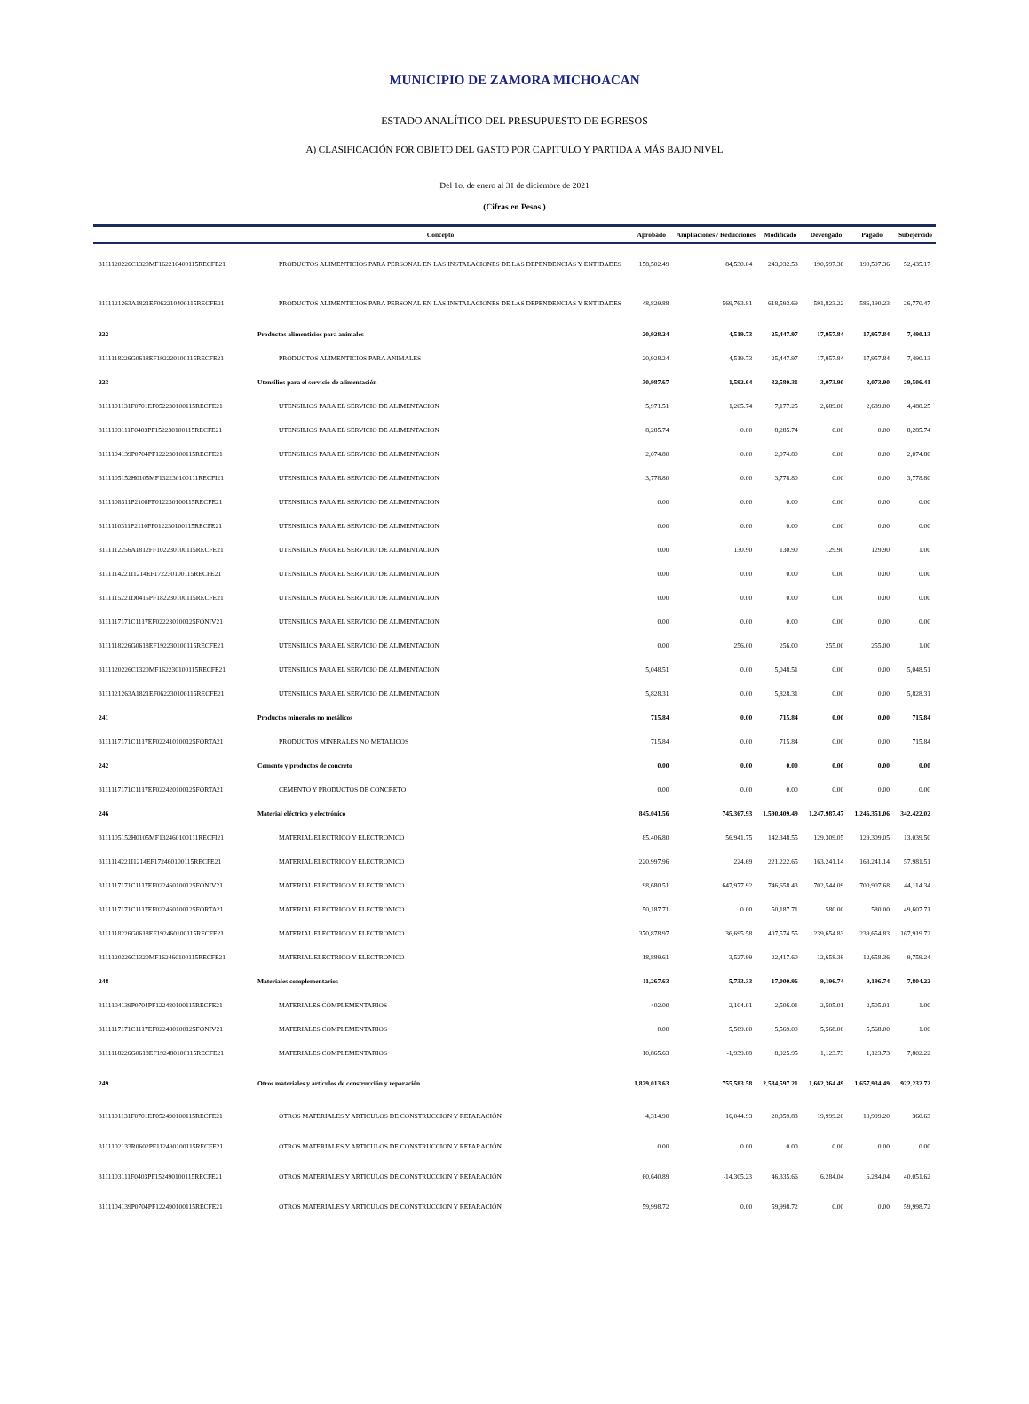MUNICIPIO DE ZAMORA MICHOACAN
ESTADO ANALÍTICO DEL PRESUPUESTO DE EGRESOS
A) CLASIFICACIÓN POR OBJETO DEL GASTO POR CAPITULO Y PARTIDA A MÁS BAJO NIVEL
Del 1o. de enero al 31 de diciembre de 2021
(Cifras en Pesos )
| | Concepto | Aprobado | Ampliaciones / Reducciones | Modificado | Devengado | Pagado | Subejercido |
| --- | --- | --- | --- | --- | --- | --- | --- |
| 3111120226C1320MF162210400115RECFE21 | PRODUCTOS ALIMENTICIOS PARA PERSONAL EN LAS INSTALACIONES DE LAS DEPENDENCIAS Y ENTIDADES | 158,502.49 | 84,530.04 | 243,032.53 | 190,597.36 | 190,597.36 | 52,435.17 |
| 3111121263A1821EF062210400115RECFE21 | PRODUCTOS ALIMENTICIOS PARA PERSONAL EN LAS INSTALACIONES DE LAS DEPENDENCIAS Y ENTIDADES | 48,829.88 | 569,763.81 | 618,593.69 | 591,823.22 | 586,190.23 | 26,770.47 |
| 222 | Productos alimenticios para animales | 20,928.24 | 4,519.73 | 25,447.97 | 17,957.84 | 17,957.84 | 7,490.13 |
| 3111118226G0618EF192220100115RECFE21 | PRODUCTOS ALIMENTICIOS PARA ANIMALES | 20,928.24 | 4,519.73 | 25,447.97 | 17,957.84 | 17,957.84 | 7,490.13 |
| 223 | Utensilios para el servicio de alimentación | 30,987.67 | 1,592.64 | 32,580.31 | 3,073.90 | 3,073.90 | 29,506.41 |
| 3111101131F0701EF052230100115RECFE21 | UTENSILIOS PARA EL SERVICIO DE ALIMENTACION | 5,971.51 | 1,205.74 | 7,177.25 | 2,689.00 | 2,689.00 | 4,488.25 |
| 3111103111F0403PF152230100115RECFE21 | UTENSILIOS PARA EL SERVICIO DE ALIMENTACION | 8,285.74 | 0.00 | 8,285.74 | 0.00 | 0.00 | 8,285.74 |
| 3111104139P0704PF122230100115RECFE21 | UTENSILIOS PARA EL SERVICIO DE ALIMENTACION | 2,074.80 | 0.00 | 2,074.80 | 0.00 | 0.00 | 2,074.80 |
| 3111105152H0105MF132230100111RECFI21 | UTENSILIOS PARA EL SERVICIO DE ALIMENTACION | 3,778.80 | 0.00 | 3,778.80 | 0.00 | 0.00 | 3,778.80 |
| 3111108311P2108FF012230100115RECFE21 | UTENSILIOS PARA EL SERVICIO DE ALIMENTACION | 0.00 | 0.00 | 0.00 | 0.00 | 0.00 | 0.00 |
| 3111110311P2110FF012230100115RECFE21 | UTENSILIOS PARA EL SERVICIO DE ALIMENTACION | 0.00 | 0.00 | 0.00 | 0.00 | 0.00 | 0.00 |
| 3111112256A1812FF102230100115RECFE21 | UTENSILIOS PARA EL SERVICIO DE ALIMENTACION | 0.00 | 130.90 | 130.90 | 129.90 | 129.90 | 1.00 |
| 3111114221I1214EF172230100115RECFE21 | UTENSILIOS PARA EL SERVICIO DE ALIMENTACION | 0.00 | 0.00 | 0.00 | 0.00 | 0.00 | 0.00 |
| 3111115221D0415PF182230100115RECFE21 | UTENSILIOS PARA EL SERVICIO DE ALIMENTACION | 0.00 | 0.00 | 0.00 | 0.00 | 0.00 | 0.00 |
| 3111117171C1117EF022230100125FONIV21 | UTENSILIOS PARA EL SERVICIO DE ALIMENTACION | 0.00 | 0.00 | 0.00 | 0.00 | 0.00 | 0.00 |
| 3111118226G0618EF192230100115RECFE21 | UTENSILIOS PARA EL SERVICIO DE ALIMENTACION | 0.00 | 256.00 | 256.00 | 255.00 | 255.00 | 1.00 |
| 3111120226C1320MF162230100115RECFE21 | UTENSILIOS PARA EL SERVICIO DE ALIMENTACION | 5,048.51 | 0.00 | 5,048.51 | 0.00 | 0.00 | 5,048.51 |
| 3111121263A1821EF062230100115RECFE21 | UTENSILIOS PARA EL SERVICIO DE ALIMENTACION | 5,828.31 | 0.00 | 5,828.31 | 0.00 | 0.00 | 5,828.31 |
| 241 | Productos minerales no metálicos | 715.84 | 0.00 | 715.84 | 0.00 | 0.00 | 715.84 |
| 3111117171C1117EF022410100125FORTA21 | PRODUCTOS MINERALES NO METALICOS | 715.84 | 0.00 | 715.84 | 0.00 | 0.00 | 715.84 |
| 242 | Cemento y productos de concreto | 0.00 | 0.00 | 0.00 | 0.00 | 0.00 | 0.00 |
| 3111117171C1117EF022420100125FORTA21 | CEMENTO Y PRODUCTOS DE CONCRETO | 0.00 | 0.00 | 0.00 | 0.00 | 0.00 | 0.00 |
| 246 | Material eléctrico y electrónico | 845,041.56 | 745,367.93 | 1,590,409.49 | 1,247,987.47 | 1,246,351.06 | 342,422.02 |
| 3111105152H0105MF132460100111RECFI21 | MATERIAL ELECTRICO Y ELECTRONICO | 85,406.80 | 56,941.75 | 142,348.55 | 129,309.05 | 129,309.05 | 13,039.50 |
| 3111114221I1214EF172460100115RECFE21 | MATERIAL ELECTRICO Y ELECTRONICO | 220,997.96 | 224.69 | 221,222.65 | 163,241.14 | 163,241.14 | 57,981.51 |
| 3111117171C1117EF022460100125FONIV21 | MATERIAL ELECTRICO Y ELECTRONICO | 98,680.51 | 647,977.92 | 746,658.43 | 702,544.09 | 700,907.68 | 44,114.34 |
| 3111117171C1117EF022460100125FORTA21 | MATERIAL ELECTRICO Y ELECTRONICO | 50,187.71 | 0.00 | 50,187.71 | 580.00 | 580.00 | 49,607.71 |
| 3111118226G0618EF192460100115RECFE21 | MATERIAL ELECTRICO Y ELECTRONICO | 370,878.97 | 36,695.58 | 407,574.55 | 239,654.83 | 239,654.83 | 167,919.72 |
| 3111120226C1320MF162460100115RECFE21 | MATERIAL ELECTRICO Y ELECTRONICO | 18,889.61 | 3,527.99 | 22,417.60 | 12,658.36 | 12,658.36 | 9,759.24 |
| 248 | Materiales complementarios | 11,267.63 | 5,733.33 | 17,000.96 | 9,196.74 | 9,196.74 | 7,804.22 |
| 3111104139P0704PF122480100115RECFE21 | MATERIALES COMPLEMENTARIOS | 402.00 | 2,104.01 | 2,506.01 | 2,505.01 | 2,505.01 | 1.00 |
| 3111117171C1117EF022480100125FONIV21 | MATERIALES COMPLEMENTARIOS | 0.00 | 5,569.00 | 5,569.00 | 5,568.00 | 5,568.00 | 1.00 |
| 3111118226G0618EF192480100115RECFE21 | MATERIALES COMPLEMENTARIOS | 10,865.63 | -1,939.68 | 8,925.95 | 1,123.73 | 1,123.73 | 7,802.22 |
| 249 | Otros materiales y artículos de construcción y reparación | 1,829,013.63 | 755,583.58 | 2,584,597.21 | 1,662,364.49 | 1,657,934.49 | 922,232.72 |
| 3111101131F0701EF052490100115RECFE21 | OTROS MATERIALES Y ARTICULOS DE CONSTRUCCION Y REPARACIÓN | 4,314.90 | 16,044.93 | 20,359.83 | 19,999.20 | 19,999.20 | 360.63 |
| 3111102133R0602PF112490100115RECFE21 | OTROS MATERIALES Y ARTICULOS DE CONSTRUCCION Y REPARACIÓN | 0.00 | 0.00 | 0.00 | 0.00 | 0.00 | 0.00 |
| 3111103111F0403PF152490100115RECFE21 | OTROS MATERIALES Y ARTICULOS DE CONSTRUCCION Y REPARACIÓN | 60,640.89 | -14,305.23 | 46,335.66 | 6,284.04 | 6,284.04 | 40,051.62 |
| 3111104139P0704PF122490100115RECFE21 | OTROS MATERIALES Y ARTICULOS DE CONSTRUCCION Y REPARACIÓN | 59,998.72 | 0.00 | 59,998.72 | 0.00 | 0.00 | 59,998.72 |